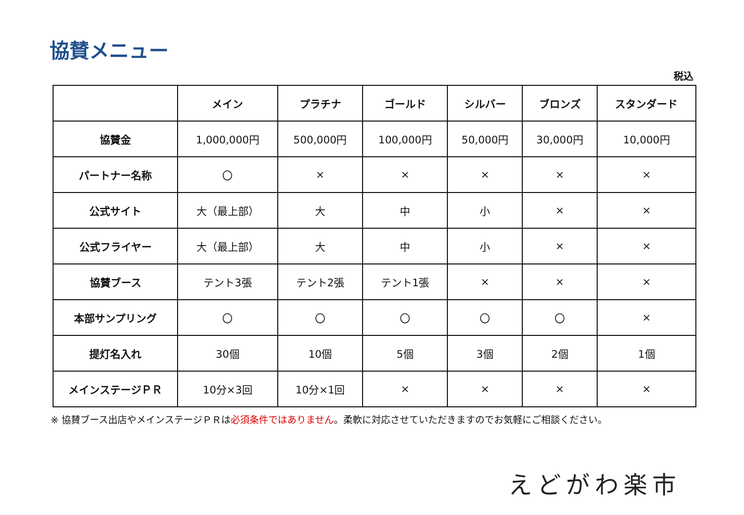協賛メニュー
税込
| | メイン | プラチナ | ゴールド | シルバー | ブロンズ | スタンダード |
| --- | --- | --- | --- | --- | --- | --- |
| 協賛金 | 1,000,000円 | 500,000円 | 100,000円 | 50,000円 | 30,000円 | 10,000円 |
| パートナー名称 | 〇 | × | × | × | × | × |
| 公式サイト | 大（最上部） | 大 | 中 | 小 | × | × |
| 公式フライヤー | 大（最上部） | 大 | 中 | 小 | × | × |
| 協賛ブース | テント3張 | テント2張 | テント1張 | × | × | × |
| 本部サンプリング | 〇 | 〇 | 〇 | 〇 | 〇 | × |
| 提灯名入れ | 30個 | 10個 | 5個 | 3個 | 2個 | 1個 |
| メインステージＰＲ | 10分×3回 | 10分×1回 | × | × | × | × |
※ 協賛ブース出店やメインステージＰＲは必須条件ではありません。柔軟に対応させていただきますのでお気軽にご相談ください。
えどがわ楽市